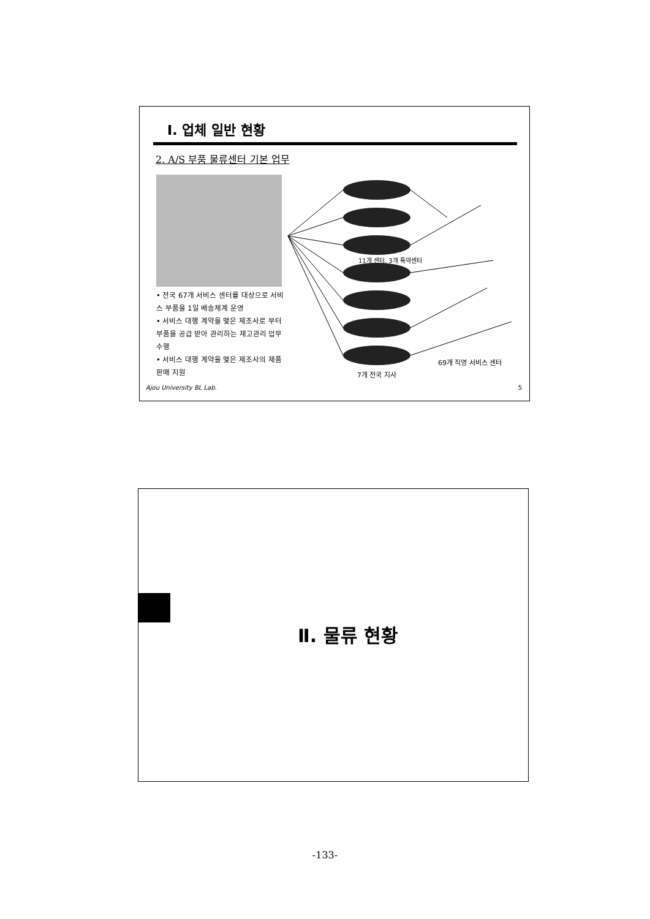Ⅰ. 업체 일반 현황
2. A/S 부품 물류센터 기본 업무
• 전국 67개 서비스 센터를 대상으로 서비스 부품을 1일 배송체계 운영
• 서비스 대행 계약을 맺은 제조사로 부터 부품을 공급 받아 관리하는 재고관리 업무 수행
• 서비스 대행 계약을 맺은 제조사의 제품 판매 지원
11개 센터, 3개 특약센터
69개 직영 서비스 센터
7개 전국 지사
Ajou University BL Lab. 5
Ⅱ. 물류 현황
-133-